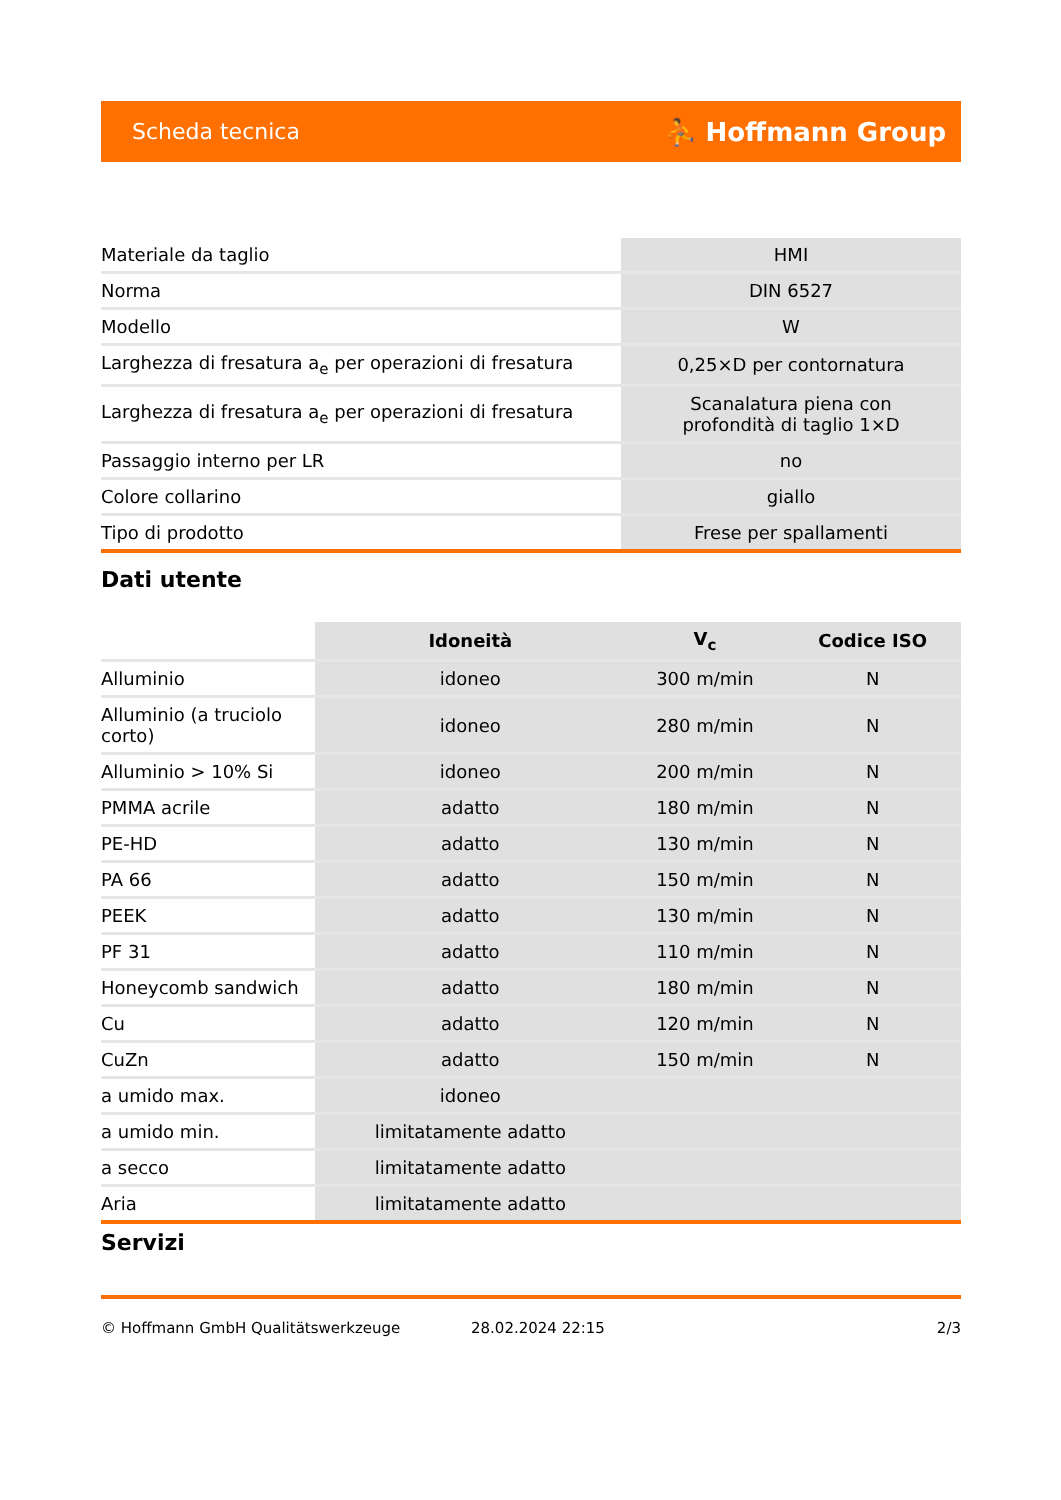Scheda tecnica ⛹ Hoffmann Group
| Materiale da taglio | HMI |
| Norma | DIN 6527 |
| Modello | W |
| Larghezza di fresatura a<sub>e</sub> per operazioni di fresatura | 0,25×D per contornatura |
| Larghezza di fresatura a<sub>e</sub> per operazioni di fresatura | Scanalatura piena con profondità di taglio 1×D |
| Passaggio interno per LR | no |
| Colore collarino | giallo |
| Tipo di prodotto | Frese per spallamenti |
Dati utente
| | Idoneità | V<sub>c</sub> | Codice ISO |
| --- | --- | --- | --- |
| Alluminio | idoneo | 300 m/min | N |
| Alluminio (a truciolo corto) | idoneo | 280 m/min | N |
| Alluminio > 10% Si | idoneo | 200 m/min | N |
| PMMA acrile | adatto | 180 m/min | N |
| PE-HD | adatto | 130 m/min | N |
| PA 66 | adatto | 150 m/min | N |
| PEEK | adatto | 130 m/min | N |
| PF 31 | adatto | 110 m/min | N |
| Honeycomb sandwich | adatto | 180 m/min | N |
| Cu | adatto | 120 m/min | N |
| CuZn | adatto | 150 m/min | N |
| a umido max. | idoneo | | |
| a umido min. | limitatamente adatto | | |
| a secco | limitatamente adatto | | |
| Aria | limitatamente adatto | | |
Servizi
© Hoffmann GmbH Qualitätswerkzeuge 28.02.2024 22:15 2/3